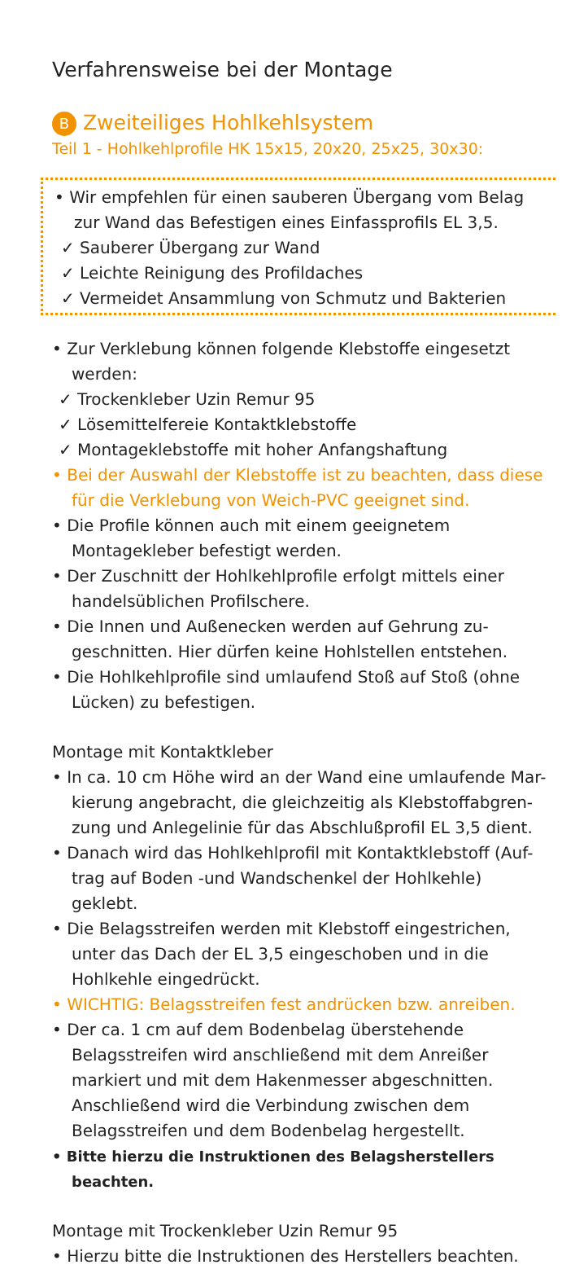Verfahrensweise bei der Montage
B Zweiteiliges Hohlkehlsystem
Teil 1 - Hohlkehlprofile HK 15x15, 20x20, 25x25, 30x30:
• Wir empfehlen für einen sauberen Übergang vom Belag zur Wand das Befestigen eines Einfassprofils EL 3,5.
✓ Sauberer Übergang zur Wand
✓ Leichte Reinigung des Profildaches
✓ Vermeidet Ansammlung von Schmutz und Bakterien
• Zur Verklebung können folgende Klebstoffe eingesetzt werden:
✓ Trockenkleber Uzin Remur 95
✓ Lösemittelfereie Kontaktklebstoffe
✓ Montageklebstoffe mit hoher Anfangshaftung
• Bei der Auswahl der Klebstoffe ist zu beachten, dass diese für die Verklebung von Weich-PVC geeignet sind.
• Die Profile können auch mit einem geeignetem Montagekleber befestigt werden.
• Der Zuschnitt der Hohlkehlprofile erfolgt mittels einer handelsüblichen Profilschere.
• Die Innen und Außenecken werden auf Gehrung zu-geschnitten. Hier dürfen keine Hohlstellen entstehen.
• Die Hohlkehlprofile sind umlaufend Stoß auf Stoß (ohne Lücken) zu befestigen.
Montage mit Kontaktkleber
• In ca. 10 cm Höhe wird an der Wand eine umlaufende Mar-kierung angebracht, die gleichzeitig als Klebstoffabgren-zung und Anlegelinie für das Abschlußprofil EL 3,5 dient.
• Danach wird das Hohlkehlprofil mit Kontaktklebstoff (Auf-trag auf Boden -und Wandschenkel der Hohlkehle) geklebt.
• Die Belagsstreifen werden mit Klebstoff eingestrichen, unter das Dach der EL 3,5 eingeschoben und in die Hohlkehle eingedrückt.
• WICHTIG: Belagsstreifen fest andrücken bzw. anreiben.
• Der ca. 1 cm auf dem Bodenbelag überstehende Belagsstreifen wird anschließend mit dem Anreißer markiert und mit dem Hakenmesser abgeschnitten. Anschließend wird die Verbindung zwischen dem Belagsstreifen und dem Bodenbelag hergestellt.
• Bitte hierzu die Instruktionen des Belagsherstellers beachten.
Montage mit Trockenkleber Uzin Remur 95
• Hierzu bitte die Instruktionen des Herstellers beachten.